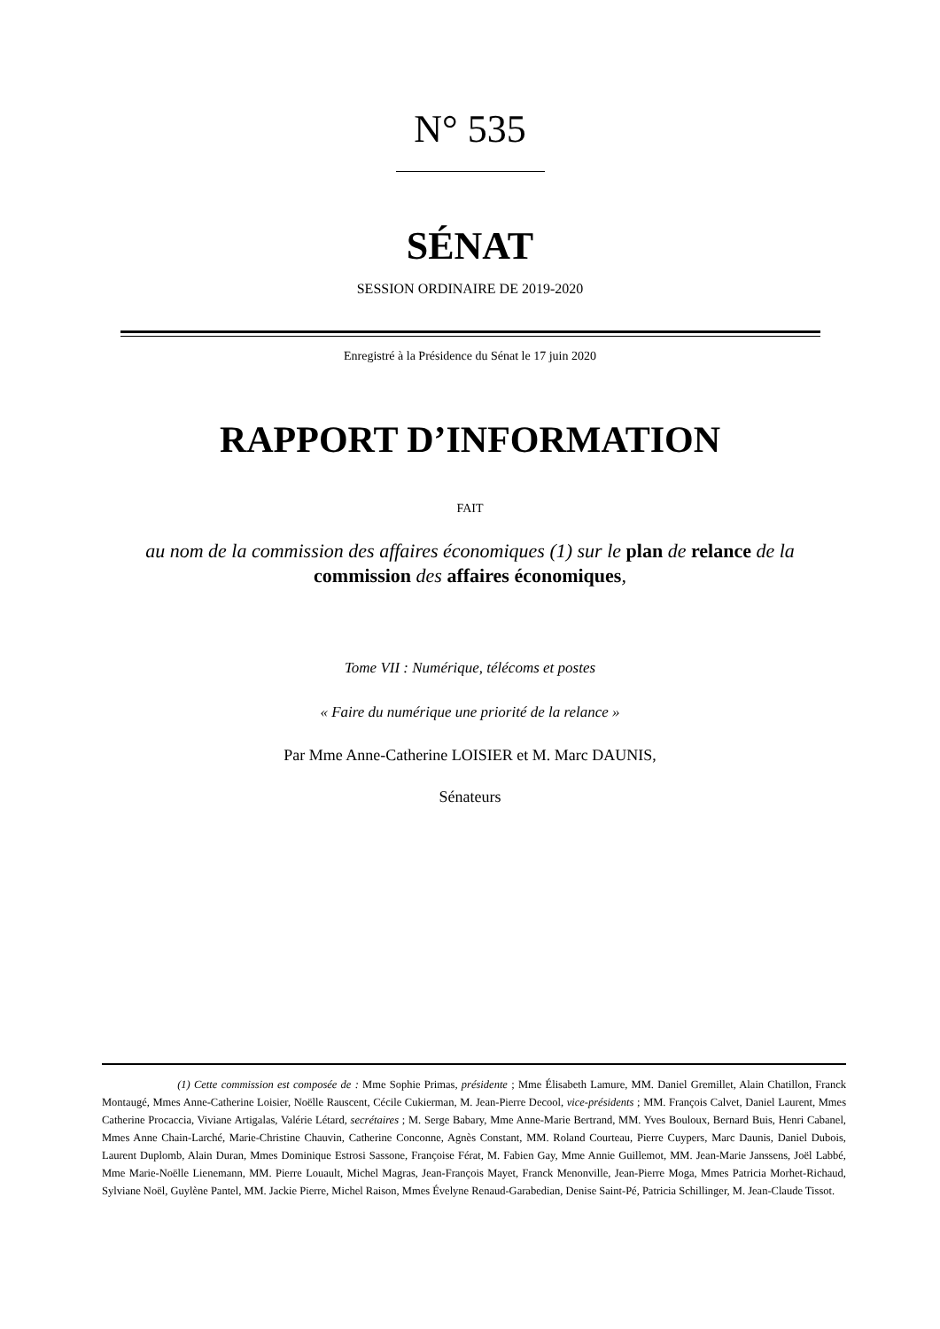N° 535
SÉNAT
SESSION ORDINAIRE DE 2019-2020
Enregistré à la Présidence du Sénat le 17 juin 2020
RAPPORT D’INFORMATION
FAIT
au nom de la commission des affaires économiques (1) sur le plan de relance de la commission des affaires économiques,
Tome VII : Numérique, télécoms et postes
« Faire du numérique une priorité de la relance »
Par Mme Anne-Catherine LOISIER et M. Marc DAUNIS,
Sénateurs
(1) Cette commission est composée de : Mme Sophie Primas, présidente ; Mme Élisabeth Lamure, MM. Daniel Gremillet, Alain Chatillon, Franck Montaugé, Mmes Anne-Catherine Loisier, Noëlle Rauscent, Cécile Cukierman, M. Jean-Pierre Decool, vice-présidents ; MM. François Calvet, Daniel Laurent, Mmes Catherine Procaccia, Viviane Artigalas, Valérie Létard, secrétaires ; M. Serge Babary, Mme Anne-Marie Bertrand, MM. Yves Bouloux, Bernard Buis, Henri Cabanel, Mmes Anne Chain-Larché, Marie-Christine Chauvin, Catherine Conconne, Agnès Constant, MM. Roland Courteau, Pierre Cuypers, Marc Daunis, Daniel Dubois, Laurent Duplomb, Alain Duran, Mmes Dominique Estrosi Sassone, Françoise Férat, M. Fabien Gay, Mme Annie Guillemot, MM. Jean-Marie Janssens, Joël Labbé, Mme Marie-Noëlle Lienemann, MM. Pierre Louault, Michel Magras, Jean-François Mayet, Franck Menonville, Jean-Pierre Moga, Mmes Patricia Morhet-Richaud, Sylviane Noël, Guylène Pantel, MM. Jackie Pierre, Michel Raison, Mmes Évelyne Renaud-Garabedian, Denise Saint-Pé, Patricia Schillinger, M. Jean-Claude Tissot.